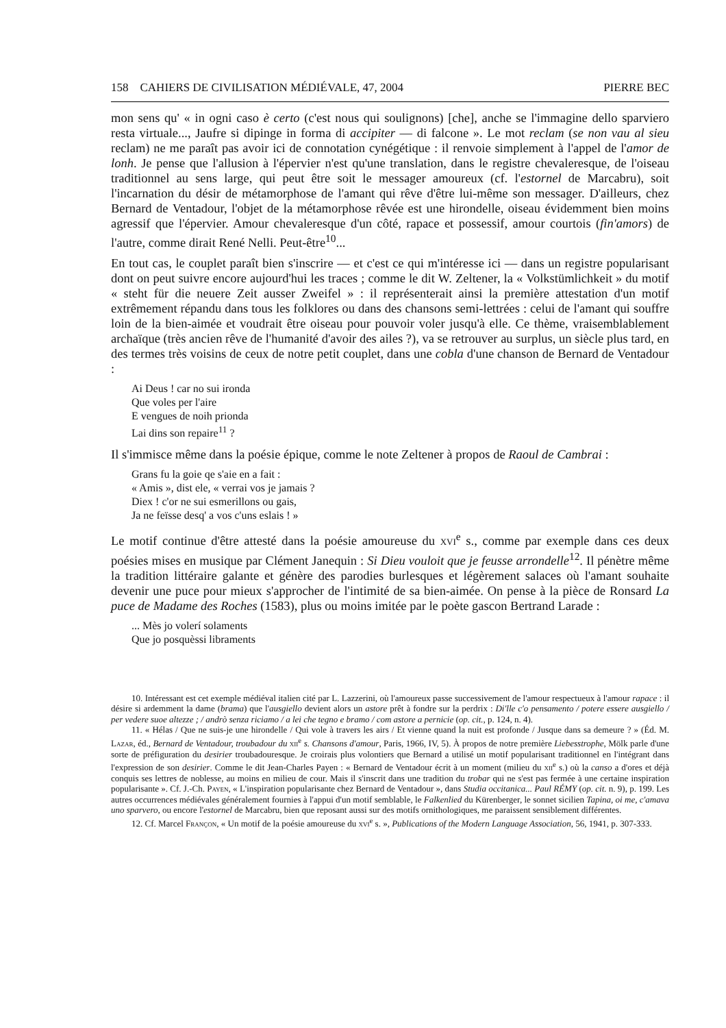158 CAHIERS DE CIVILISATION MÉDIÉVALE, 47, 2004 PIERRE BEC
mon sens qu' « in ogni caso è certo (c'est nous qui soulignons) [che], anche se l'immagine dello sparviero resta virtuale..., Jaufre si dipinge in forma di accipiter — di falcone ». Le mot reclam (se non vau al sieu reclam) ne me paraît pas avoir ici de connotation cynégétique : il renvoie simplement à l'appel de l'amor de lonh. Je pense que l'allusion à l'épervier n'est qu'une translation, dans le registre chevaleresque, de l'oiseau traditionnel au sens large, qui peut être soit le messager amoureux (cf. l'estornel de Marcabru), soit l'incarnation du désir de métamorphose de l'amant qui rêve d'être lui-même son messager. D'ailleurs, chez Bernard de Ventadour, l'objet de la métamorphose rêvée est une hirondelle, oiseau évidemment bien moins agressif que l'épervier. Amour chevaleresque d'un côté, rapace et possessif, amour courtois (fin'amors) de l'autre, comme dirait René Nelli. Peut-être<sup>10</sup>...
En tout cas, le couplet paraît bien s'inscrire — et c'est ce qui m'intéresse ici — dans un registre popularisant dont on peut suivre encore aujourd'hui les traces ; comme le dit W. Zeltener, la « Volkstümlichkeit » du motif « steht für die neuere Zeit ausser Zweifel » : il représenterait ainsi la première attestation d'un motif extrêmement répandu dans tous les folklores ou dans des chansons semi-lettrées : celui de l'amant qui souffre loin de la bien-aimée et voudrait être oiseau pour pouvoir voler jusqu'à elle. Ce thème, vraisemblablement archaïque (très ancien rêve de l'humanité d'avoir des ailes ?), va se retrouver au surplus, un siècle plus tard, en des termes très voisins de ceux de notre petit couplet, dans une cobla d'une chanson de Bernard de Ventadour :
Ai Deus ! car no sui ironda
Que voles per l'aire
E vengues de noih prionda
Lai dins son repaire<sup>11</sup> ?
Il s'immisce même dans la poésie épique, comme le note Zeltener à propos de Raoul de Cambrai :
Grans fu la goie qe s'aie en a fait :
« Amis », dist ele, « verrai vos je jamais ?
Diex ! c'or ne sui esmerillons ou gais,
Ja ne feïsse desq' a vos c'uns eslais ! »
Le motif continue d'être attesté dans la poésie amoureuse du xvi<sup>e</sup> s., comme par exemple dans ces deux poésies mises en musique par Clément Janequin : Si Dieu vouloit que je feusse arrondelle<sup>12</sup>. Il pénètre même la tradition littéraire galante et génère des parodies burlesques et légèrement salaces où l'amant souhaite devenir une puce pour mieux s'approcher de l'intimité de sa bien-aimée. On pense à la pièce de Ronsard La puce de Madame des Roches (1583), plus ou moins imitée par le poète gascon Bertrand Larade :
... Mès jo volerí solaments
Que jo posquèssi libraments
10. Intéressant est cet exemple médiéval italien cité par L. Lazzerini, où l'amoureux passe successivement de l'amour respectueux à l'amour rapace : il désire si ardemment la dame (brama) que l'ausgiello devient alors un astore prêt à fondre sur la perdrix : Di'lle c'o pensamento / potere essere ausgiello / per vedere suoe altezze ; / andrò senza riciamo / a lei che tegno e bramo / com astore a pernicie (op. cit., p. 124, n. 4).
11. « Hélas / Que ne suis-je une hirondelle / Qui vole à travers les airs / Et vienne quand la nuit est profonde / Jusque dans sa demeure ? » (Éd. M. Lazar, éd., Bernard de Ventadour, troubadour du xii<sup>e</sup> s. Chansons d'amour, Paris, 1966, IV, 5). À propos de notre première Liebesstrophe, Mölk parle d'une sorte de préfiguration du desirier troubadouresque. Je croirais plus volontiers que Bernard a utilisé un motif popularisant traditionnel en l'intégrant dans l'expression de son desirier. Comme le dit Jean-Charles Payen : « Bernard de Ventadour écrit à un moment (milieu du xii<sup>e</sup> s.) où la canso a d'ores et déjà conquis ses lettres de noblesse, au moins en milieu de cour. Mais il s'inscrit dans une tradition du trobar qui ne s'est pas fermée à une certaine inspiration popularisante ». Cf. J.-Ch. Payen, « L'inspiration popularisante chez Bernard de Ventadour », dans Studia occitanica... Paul RÉMY (op. cit. n. 9), p. 199. Les autres occurrences médiévales généralement fournies à l'appui d'un motif semblable, le Falkenlied du Kürenberger, le sonnet sicilien Tapina, oi me, c'amava uno sparvero, ou encore l'estornel de Marcabru, bien que reposant aussi sur des motifs ornithologiques, me paraissent sensiblement différentes.
12. Cf. Marcel Françon, « Un motif de la poésie amoureuse du xvi<sup>e</sup> s. », Publications of the Modern Language Association, 56, 1941, p. 307-333.